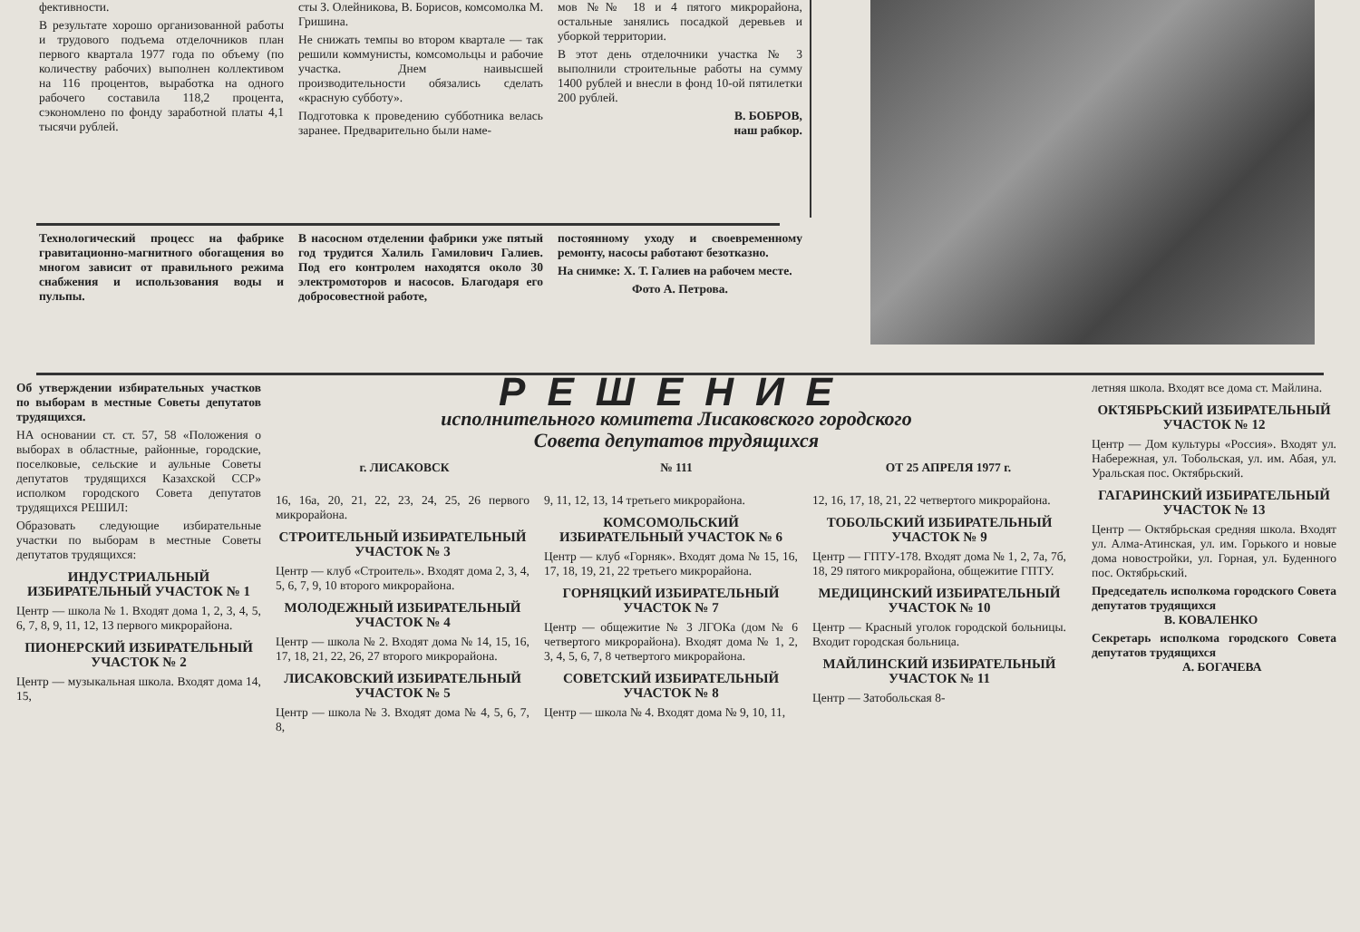фективности.
В результате хорошо организованной работы и трудового подъема отделочников план первого квартала 1977 года по объему (по количеству рабочих) выполнен коллективом на 116 процентов, выработка на одного рабочего составила 118,2 процента, сэкономлено по фонду заработной платы 4,1 тысячи рублей.
сты З. Олейникова, В. Борисов, комсомолка М. Гришина.
Не снижать темпы во втором квартале — так решили коммунисты, комсомольцы и рабочие участка. Днем наивысшей производительности обязались сделать «красную субботу».
Подготовка к проведению субботника велась заранее. Предварительно были наме-
мов №№ 18 и 4 пятого микрорайона, остальные занялись посадкой деревьев и уборкой территории.
В этот день отделочники участка № 3 выполнили строительные работы на сумму 1400 рублей и внесли в фонд 10-ой пятилетки 200 рублей.
В. БОБРОВ,
наш рабкор.
Технологический процесс на фабрике гравитационно-магнитного обогащения во многом зависит от правильного режима снабжения и использования воды и пульпы.
В насосном отделении фабрики уже пятый год трудится Халиль Гамилович Галиев. Под его контролем находятся около 30 электромоторов и насосов. Благодаря его добросовестной работе,
постоянному уходу и своевременному ремонту, насосы работают безотказно.
На снимке: Х. Т. Галиев на рабочем месте.
Фото А. Петрова.
Об утверждении избирательных участков по выборам в местные Советы депутатов трудящихся.
НА основании ст. ст. 57, 58 «Положения о выборах в областные, районные, городские, поселковые, сельские и аульные Советы депутатов трудящихся Казахской ССР» исполком городского Совета депутатов трудящихся РЕШИЛ:
Образовать следующие избирательные участки по выборам в местные Советы депутатов трудящихся:
ИНДУСТРИАЛЬНЫЙ ИЗБИРАТЕЛЬНЫЙ УЧАСТОК № 1
Центр — школа № 1. Входят дома 1, 2, 3, 4, 5, 6, 7, 8, 9, 11, 12, 13 первого микрорайона.
ПИОНЕРСКИЙ ИЗБИРАТЕЛЬНЫЙ УЧАСТОК № 2
Центр — музыкальная школа. Входят дома 14, 15,
РЕШЕНИЕ
исполнительного комитета Лисаковского городского
Совета депутатов трудящихся
г. ЛИСАКОВСК № 111 ОТ 25 АПРЕЛЯ 1977 г.
16, 16а, 20, 21, 22, 23, 24, 25, 26 первого микрорайона.
СТРОИТЕЛЬНЫЙ ИЗБИРАТЕЛЬНЫЙ УЧАСТОК № 3
Центр — клуб «Строитель». Входят дома 2, 3, 4, 5, 6, 7, 9, 10 второго микрорайона.
МОЛОДЕЖНЫЙ ИЗБИРАТЕЛЬНЫЙ УЧАСТОК № 4
Центр — школа № 2. Входят дома № 14, 15, 16, 17, 18, 21, 22, 26, 27 второго микрорайона.
ЛИСАКОВСКИЙ ИЗБИРАТЕЛЬНЫЙ УЧАСТОК № 5
Центр — школа № 3. Входят дома № 4, 5, 6, 7, 8,
9, 11, 12, 13, 14 третьего микрорайона.
КОМСОМОЛЬСКИЙ ИЗБИРАТЕЛЬНЫЙ УЧАСТОК № 6
Центр — клуб «Горняк». Входят дома № 15, 16, 17, 18, 19, 21, 22 третьего микрорайона.
ГОРНЯЦКИЙ ИЗБИРАТЕЛЬНЫЙ УЧАСТОК № 7
Центр — общежитие № 3 ЛГОКа (дом № 6 четвертого микрорайона). Входят дома № 1, 2, 3, 4, 5, 6, 7, 8 четвертого микрорайона.
СОВЕТСКИЙ ИЗБИРАТЕЛЬНЫЙ УЧАСТОК № 8
Центр — школа № 4. Входят дома № 9, 10, 11,
12, 16, 17, 18, 21, 22 четвертого микрорайона.
ТОБОЛЬСКИЙ ИЗБИРАТЕЛЬНЫЙ УЧАСТОК № 9
Центр — ГПТУ-178. Входят дома № 1, 2, 7а, 7б, 18, 29 пятого микрорайона, общежитие ГПТУ.
МЕДИЦИНСКИЙ ИЗБИРАТЕЛЬНЫЙ УЧАСТОК № 10
Центр — Красный уголок городской больницы. Входит городская больница.
МАЙЛИНСКИЙ ИЗБИРАТЕЛЬНЫЙ УЧАСТОК № 11
Центр — Затобольская 8-
летняя школа. Входят все дома ст. Майлина.
ОКТЯБРЬСКИЙ ИЗБИРАТЕЛЬНЫЙ УЧАСТОК № 12
Центр — Дом культуры «Россия». Входят ул. Набережная, ул. Тобольская, ул. им. Абая, ул. Уральская пос. Октябрьский.
ГАГАРИНСКИЙ ИЗБИРАТЕЛЬНЫЙ УЧАСТОК № 13
Центр — Октябрьская средняя школа. Входят ул. Алма-Атинская, ул. им. Горького и новые дома новостройки, ул. Горная, ул. Буденного пос. Октябрьский.
Председатель исполкома городского Совета депутатов трудящихся
В. КОВАЛЕНКО
Секретарь исполкома городского Совета депутатов трудящихся
А. БОГАЧЕВА